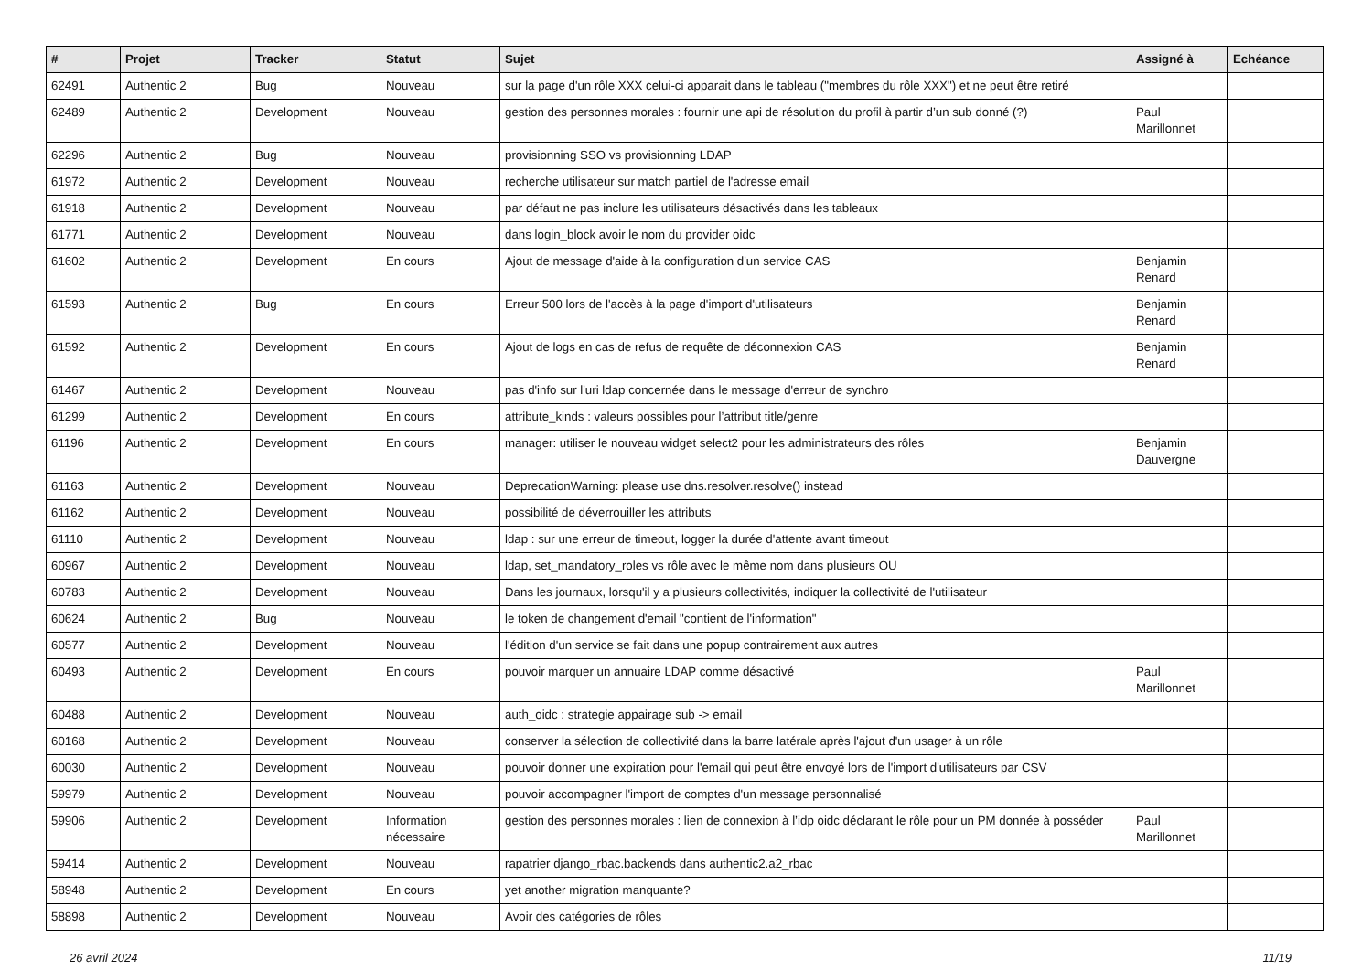| # | Projet | Tracker | Statut | Sujet | Assigné à | Echéance |
| --- | --- | --- | --- | --- | --- | --- |
| 62491 | Authentic 2 | Bug | Nouveau | sur la page d'un rôle XXX celui-ci apparait dans le tableau ("membres du rôle XXX") et ne peut être retiré | | |
| 62489 | Authentic 2 | Development | Nouveau | gestion des personnes morales : fournir une api de résolution du profil à partir d’un sub donné (?) | Paul Marillonnet | |
| 62296 | Authentic 2 | Bug | Nouveau | provisionning SSO vs provisionning LDAP | | |
| 61972 | Authentic 2 | Development | Nouveau | recherche utilisateur sur match partiel de l'adresse email | | |
| 61918 | Authentic 2 | Development | Nouveau | par défaut ne pas inclure les utilisateurs désactivés dans les tableaux | | |
| 61771 | Authentic 2 | Development | Nouveau | dans login_block avoir le nom du provider oidc | | |
| 61602 | Authentic 2 | Development | En cours | Ajout de message d'aide à la configuration d'un service CAS | Benjamin Renard | |
| 61593 | Authentic 2 | Bug | En cours | Erreur 500 lors de l'accès à la page d'import d'utilisateurs | Benjamin Renard | |
| 61592 | Authentic 2 | Development | En cours | Ajout de logs en cas de refus de requête de déconnexion CAS | Benjamin Renard | |
| 61467 | Authentic 2 | Development | Nouveau | pas d'info sur l'uri ldap concernée dans le message d'erreur de synchro | | |
| 61299 | Authentic 2 | Development | En cours | attribute_kinds : valeurs possibles pour l’attribut title/genre | | |
| 61196 | Authentic 2 | Development | En cours | manager: utiliser le nouveau widget select2 pour les administrateurs des rôles | Benjamin Dauvergne | |
| 61163 | Authentic 2 | Development | Nouveau | DeprecationWarning: please use dns.resolver.resolve() instead | | |
| 61162 | Authentic 2 | Development | Nouveau | possibilité de déverrouiller les attributs | | |
| 61110 | Authentic 2 | Development | Nouveau | ldap : sur une erreur de timeout, logger la durée d'attente avant timeout | | |
| 60967 | Authentic 2 | Development | Nouveau | ldap, set_mandatory_roles vs rôle avec le même nom dans plusieurs OU | | |
| 60783 | Authentic 2 | Development | Nouveau | Dans les journaux, lorsqu'il y a plusieurs collectivités, indiquer la collectivité de l'utilisateur | | |
| 60624 | Authentic 2 | Bug | Nouveau | le token de changement d'email "contient de l'information" | | |
| 60577 | Authentic 2 | Development | Nouveau | l'édition d'un service se fait dans une popup contrairement aux autres | | |
| 60493 | Authentic 2 | Development | En cours | pouvoir marquer un annuaire LDAP comme désactivé | Paul Marillonnet | |
| 60488 | Authentic 2 | Development | Nouveau | auth_oidc : strategie appairage sub -> email | | |
| 60168 | Authentic 2 | Development | Nouveau | conserver la sélection de collectivité dans la barre latérale après l'ajout d'un usager à un rôle | | |
| 60030 | Authentic 2 | Development | Nouveau | pouvoir donner une expiration pour l'email qui peut être envoyé lors de l'import d'utilisateurs par CSV | | |
| 59979 | Authentic 2 | Development | Nouveau | pouvoir accompagner l'import de comptes d'un message personnalisé | | |
| 59906 | Authentic 2 | Development | Information nécessaire | gestion des personnes morales : lien de connexion à l’idp oidc déclarant le rôle pour un PM donnée à posséder | Paul Marillonnet | |
| 59414 | Authentic 2 | Development | Nouveau | rapatrier django_rbac.backends dans authentic2.a2_rbac | | |
| 58948 | Authentic 2 | Development | En cours | yet another migration manquante? | | |
| 58898 | Authentic 2 | Development | Nouveau | Avoir des catégories de rôles | | |
26 avril 2024 11/19